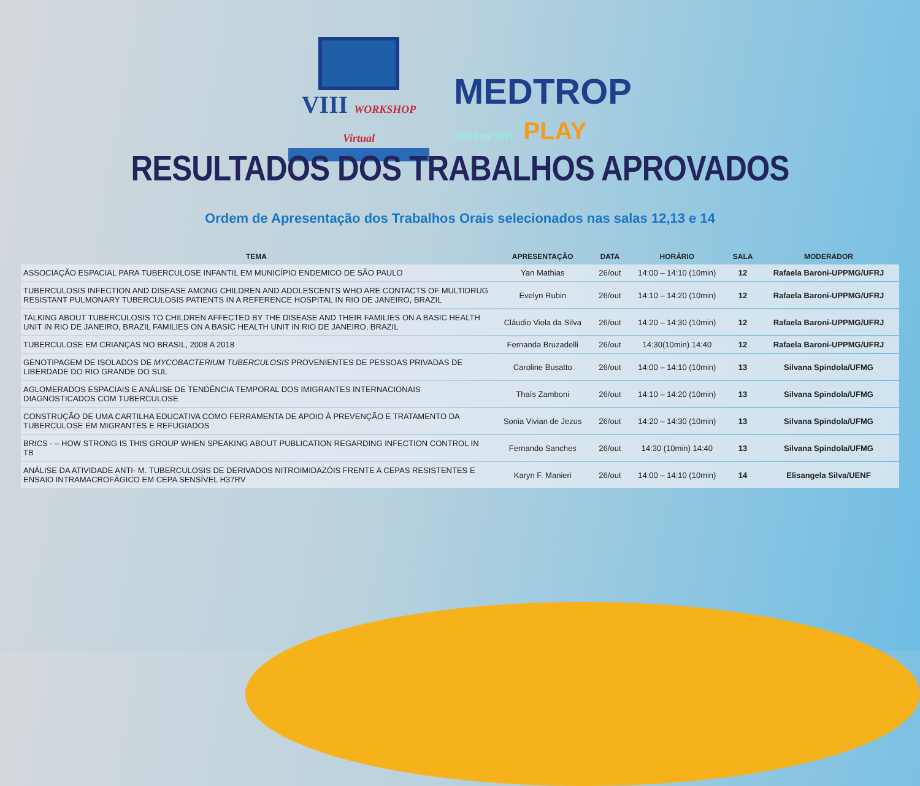VIII WORKSHOP Virtual
MEDTROP
25a28.out.2021 PLAY
RESULTADOS DOS TRABALHOS APROVADOS
Ordem de Apresentação dos Trabalhos Orais selecionados nas salas 12,13 e 14
| TEMA | APRESENTAÇÃO | DATA | HORÁRIO | SALA | MODERADOR |
| --- | --- | --- | --- | --- | --- |
| ASSOCIAÇÃO ESPACIAL PARA TUBERCULOSE INFANTIL EM MUNICÍPIO ENDEMICO DE SÃO PAULO | Yan Mathias | 26/out | 14:00 – 14:10 (10min) | 12 | Rafaela Baroni-UPPMG/UFRJ |
| TUBERCULOSIS INFECTION AND DISEASE AMONG CHILDREN AND ADOLESCENTS WHO ARE CONTACTS OF MULTIDRUG RESISTANT PULMONARY TUBERCULOSIS PATIENTS IN A REFERENCE HOSPITAL IN RIO DE JANEIRO, BRAZIL | Evelyn Rubin | 26/out | 14:10 – 14:20 (10min) | 12 | Rafaela Baroni-UPPMG/UFRJ |
| TALKING ABOUT TUBERCULOSIS TO CHILDREN AFFECTED BY THE DISEASE AND THEIR FAMILIES ON A BASIC HEALTH UNIT IN RIO DE JANEIRO, BRAZIL FAMILIES ON A BASIC HEALTH UNIT IN RIO DE JANEIRO, BRAZIL | Cláudio Viola da Silva | 26/out | 14:20 – 14:30 (10min) | 12 | Rafaela Baroni-UPPMG/UFRJ |
| TUBERCULOSE EM CRIANÇAS NO BRASIL, 2008 A 2018 | Fernanda Bruzadelli | 26/out | 14:30(10min) 14:40 | 12 | Rafaela Baroni-UPPMG/UFRJ |
| GENOTIPAGEM DE ISOLADOS DE MYCOBACTERIUM TUBERCULOSIS PROVENIENTES DE PESSOAS PRIVADAS DE LIBERDADE DO RIO GRANDE DO SUL | Caroline Busatto | 26/out | 14:00 – 14:10 (10min) | 13 | Silvana Spindola/UFMG |
| AGLOMERADOS ESPACIAIS E ANÁLISE DE TENDÊNCIA TEMPORAL DOS IMIGRANTES INTERNACIONAIS DIAGNOSTICADOS COM TUBERCULOSE | Thaís Zamboni | 26/out | 14:10 – 14:20 (10min) | 13 | Silvana Spindola/UFMG |
| CONSTRUÇÃO DE UMA CARTILHA EDUCATIVA COMO FERRAMENTA DE APOIO À PREVENÇÃO E TRATAMENTO DA TUBERCULOSE EM MIGRANTES E REFUGIADOS | Sonia Vivian de Jezus | 26/out | 14:20 – 14:30 (10min) | 13 | Silvana Spindola/UFMG |
| BRICS - – HOW STRONG IS THIS GROUP WHEN SPEAKING ABOUT PUBLICATION REGARDING INFECTION CONTROL IN TB | Fernando Sanches | 26/out | 14:30 (10min) 14:40 | 13 | Silvana Spindola/UFMG |
| ANÁLISE DA ATIVIDADE ANTI- M. TUBERCULOSIS DE DERIVADOS NITROIMIDAZÓIS FRENTE A CEPAS RESISTENTES E ENSAIO INTRAMACROFÁGICO EM CEPA SENSÍVEL H37RV | Karyn F. Manieri | 26/out | 14:00 – 14:10 (10min) | 14 | Elisangela Silva/UENF |